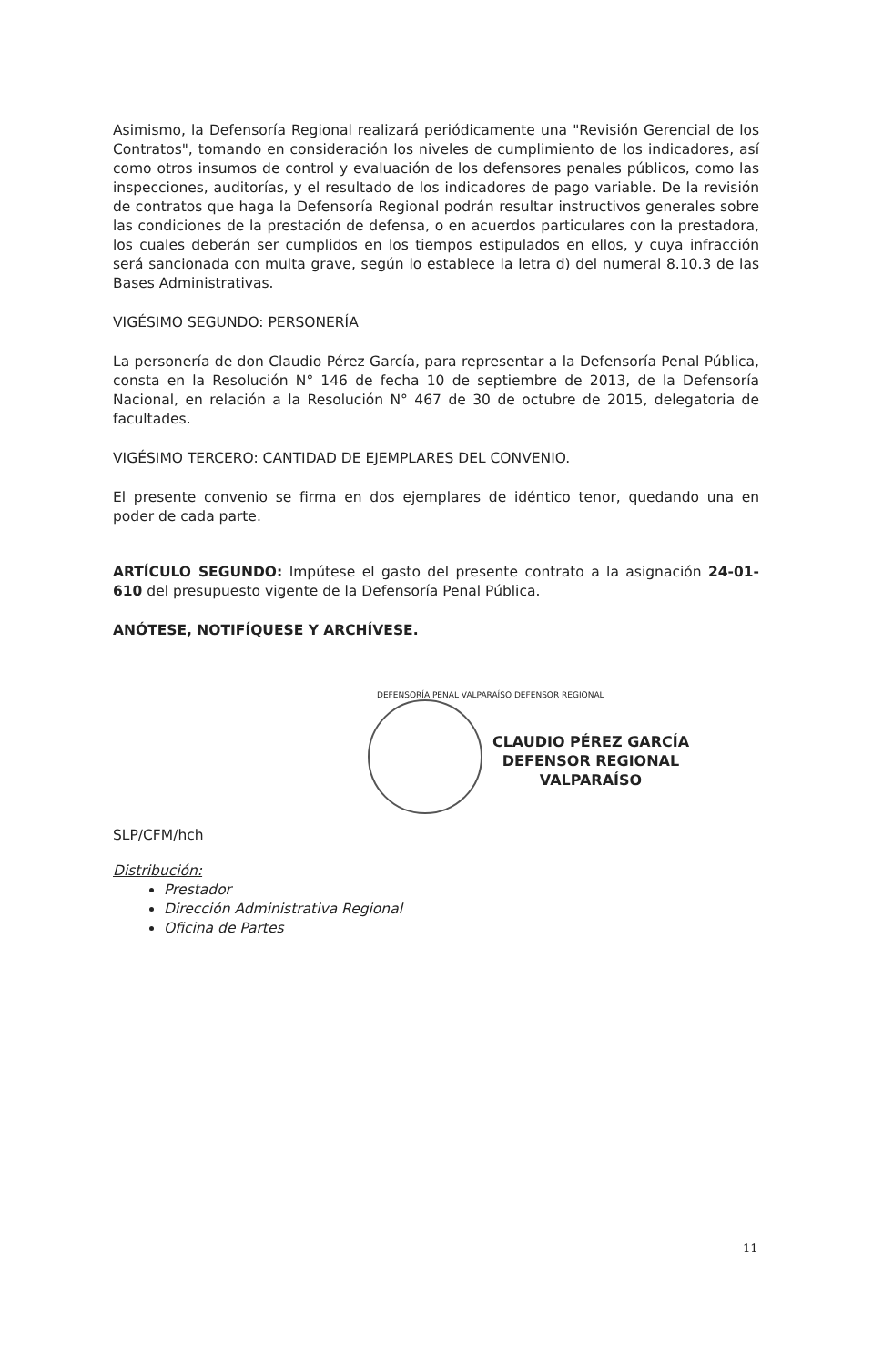Asimismo, la Defensoría Regional realizará periódicamente una "Revisión Gerencial de los Contratos", tomando en consideración los niveles de cumplimiento de los indicadores, así como otros insumos de control y evaluación de los defensores penales públicos, como las inspecciones, auditorías, y el resultado de los indicadores de pago variable. De la revisión de contratos que haga la Defensoría Regional podrán resultar instructivos generales sobre las condiciones de la prestación de defensa, o en acuerdos particulares con la prestadora, los cuales deberán ser cumplidos en los tiempos estipulados en ellos, y cuya infracción será sancionada con multa grave, según lo establece la letra d) del numeral 8.10.3 de las Bases Administrativas.
VIGÉSIMO SEGUNDO: PERSONERÍA
La personería de don Claudio Pérez García, para representar a la Defensoría Penal Pública, consta en la Resolución N° 146 de fecha 10 de septiembre de 2013, de la Defensoría Nacional, en relación a la Resolución N° 467 de 30 de octubre de 2015, delegatoria de facultades.
VIGÉSIMO TERCERO: CANTIDAD DE EJEMPLARES DEL CONVENIO.
El presente convenio se firma en dos ejemplares de idéntico tenor, quedando una en poder de cada parte.
ARTÍCULO SEGUNDO: Impútese el gasto del presente contrato a la asignación 24-01-610 del presupuesto vigente de la Defensoría Penal Pública.
ANÓTESE, NOTIFÍQUESE Y ARCHÍVESE.
DEFENSORÍA PENAL VALPARAÍSO DEFENSOR REGIONAL
CLAUDIO PÉREZ GARCÍA
DEFENSOR REGIONAL
VALPARAÍSO
SLP/CFM/hch
Distribución:
Prestador
Dirección Administrativa Regional
Oficina de Partes
11